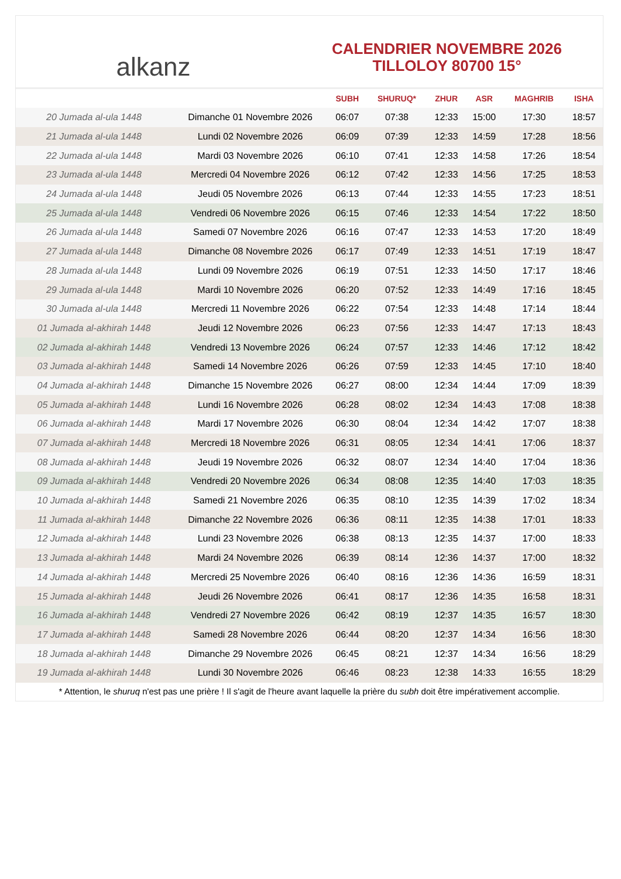alkanz
CALENDRIER NOVEMBRE 2026
TILLOLOY 80700 15°
| | | SUBH | SHURUQ* | ZHUR | ASR | MAGHRIB | ISHA |
| --- | --- | --- | --- | --- | --- | --- | --- |
| 20 Jumada al-ula 1448 | Dimanche 01 Novembre 2026 | 06:07 | 07:38 | 12:33 | 15:00 | 17:30 | 18:57 |
| 21 Jumada al-ula 1448 | Lundi 02 Novembre 2026 | 06:09 | 07:39 | 12:33 | 14:59 | 17:28 | 18:56 |
| 22 Jumada al-ula 1448 | Mardi 03 Novembre 2026 | 06:10 | 07:41 | 12:33 | 14:58 | 17:26 | 18:54 |
| 23 Jumada al-ula 1448 | Mercredi 04 Novembre 2026 | 06:12 | 07:42 | 12:33 | 14:56 | 17:25 | 18:53 |
| 24 Jumada al-ula 1448 | Jeudi 05 Novembre 2026 | 06:13 | 07:44 | 12:33 | 14:55 | 17:23 | 18:51 |
| 25 Jumada al-ula 1448 | Vendredi 06 Novembre 2026 | 06:15 | 07:46 | 12:33 | 14:54 | 17:22 | 18:50 |
| 26 Jumada al-ula 1448 | Samedi 07 Novembre 2026 | 06:16 | 07:47 | 12:33 | 14:53 | 17:20 | 18:49 |
| 27 Jumada al-ula 1448 | Dimanche 08 Novembre 2026 | 06:17 | 07:49 | 12:33 | 14:51 | 17:19 | 18:47 |
| 28 Jumada al-ula 1448 | Lundi 09 Novembre 2026 | 06:19 | 07:51 | 12:33 | 14:50 | 17:17 | 18:46 |
| 29 Jumada al-ula 1448 | Mardi 10 Novembre 2026 | 06:20 | 07:52 | 12:33 | 14:49 | 17:16 | 18:45 |
| 30 Jumada al-ula 1448 | Mercredi 11 Novembre 2026 | 06:22 | 07:54 | 12:33 | 14:48 | 17:14 | 18:44 |
| 01 Jumada al-akhirah 1448 | Jeudi 12 Novembre 2026 | 06:23 | 07:56 | 12:33 | 14:47 | 17:13 | 18:43 |
| 02 Jumada al-akhirah 1448 | Vendredi 13 Novembre 2026 | 06:24 | 07:57 | 12:33 | 14:46 | 17:12 | 18:42 |
| 03 Jumada al-akhirah 1448 | Samedi 14 Novembre 2026 | 06:26 | 07:59 | 12:33 | 14:45 | 17:10 | 18:40 |
| 04 Jumada al-akhirah 1448 | Dimanche 15 Novembre 2026 | 06:27 | 08:00 | 12:34 | 14:44 | 17:09 | 18:39 |
| 05 Jumada al-akhirah 1448 | Lundi 16 Novembre 2026 | 06:28 | 08:02 | 12:34 | 14:43 | 17:08 | 18:38 |
| 06 Jumada al-akhirah 1448 | Mardi 17 Novembre 2026 | 06:30 | 08:04 | 12:34 | 14:42 | 17:07 | 18:38 |
| 07 Jumada al-akhirah 1448 | Mercredi 18 Novembre 2026 | 06:31 | 08:05 | 12:34 | 14:41 | 17:06 | 18:37 |
| 08 Jumada al-akhirah 1448 | Jeudi 19 Novembre 2026 | 06:32 | 08:07 | 12:34 | 14:40 | 17:04 | 18:36 |
| 09 Jumada al-akhirah 1448 | Vendredi 20 Novembre 2026 | 06:34 | 08:08 | 12:35 | 14:40 | 17:03 | 18:35 |
| 10 Jumada al-akhirah 1448 | Samedi 21 Novembre 2026 | 06:35 | 08:10 | 12:35 | 14:39 | 17:02 | 18:34 |
| 11 Jumada al-akhirah 1448 | Dimanche 22 Novembre 2026 | 06:36 | 08:11 | 12:35 | 14:38 | 17:01 | 18:33 |
| 12 Jumada al-akhirah 1448 | Lundi 23 Novembre 2026 | 06:38 | 08:13 | 12:35 | 14:37 | 17:00 | 18:33 |
| 13 Jumada al-akhirah 1448 | Mardi 24 Novembre 2026 | 06:39 | 08:14 | 12:36 | 14:37 | 17:00 | 18:32 |
| 14 Jumada al-akhirah 1448 | Mercredi 25 Novembre 2026 | 06:40 | 08:16 | 12:36 | 14:36 | 16:59 | 18:31 |
| 15 Jumada al-akhirah 1448 | Jeudi 26 Novembre 2026 | 06:41 | 08:17 | 12:36 | 14:35 | 16:58 | 18:31 |
| 16 Jumada al-akhirah 1448 | Vendredi 27 Novembre 2026 | 06:42 | 08:19 | 12:37 | 14:35 | 16:57 | 18:30 |
| 17 Jumada al-akhirah 1448 | Samedi 28 Novembre 2026 | 06:44 | 08:20 | 12:37 | 14:34 | 16:56 | 18:30 |
| 18 Jumada al-akhirah 1448 | Dimanche 29 Novembre 2026 | 06:45 | 08:21 | 12:37 | 14:34 | 16:56 | 18:29 |
| 19 Jumada al-akhirah 1448 | Lundi 30 Novembre 2026 | 06:46 | 08:23 | 12:38 | 14:33 | 16:55 | 18:29 |
* Attention, le shuruq n'est pas une prière ! Il s'agit de l'heure avant laquelle la prière du subh doit être impérativement accomplie.